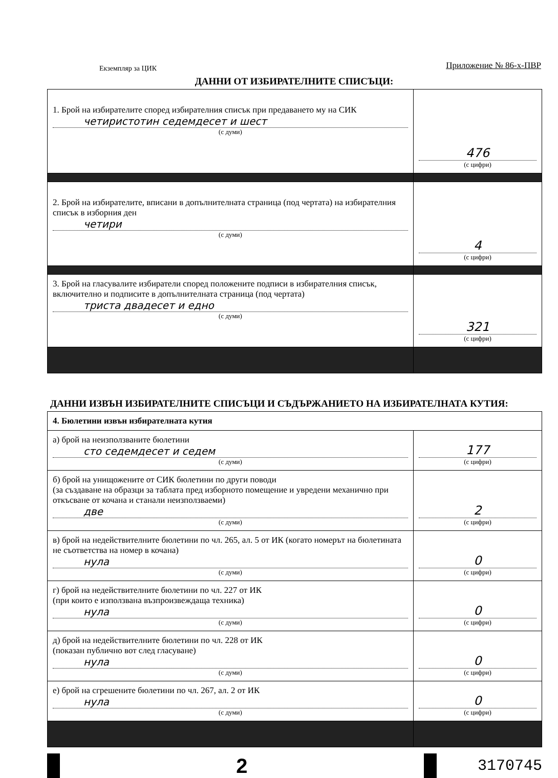Екземпляр за ЦИК Приложение № 86-х-ПВР
ДАННИ ОТ ИЗБИРАТЕЛНИТЕ СПИСЪЦИ:
| 1. Брой на избирателите според избирателния списък при предаването му на СИК четиристотин седемдесет и шест (с думи) | 476 (с цифри) |
| 2. Брой на избирателите, вписани в допълнителната страница (под чертата) на избирателния списък в изборния ден четири (с думи) | 4 (с цифри) |
| 3. Брой на гласувалите избиратели според положените подписи в избирателния списък, включително и подписите в допълнителната страница (под чертата) триста двадесет и едно (с думи) | 321 (с цифри) |
ДАННИ ИЗВЪН ИЗБИРАТЕЛНИТЕ СПИСЪЦИ И СЪДЪРЖАНИЕТО НА ИЗБИРАТЕЛНАТА КУТИЯ:
| 4. Бюлетини извън избирателната кутия | |
| а) брой на неизползваните бюлетини сто седемдесет и седем (с думи) | 177 (с цифри) |
| б) брой на унищожените от СИК бюлетини по други поводи (за създаване на образци за таблата пред изборното помещение и увредени механично при откъсване от кочана и станали неизползваеми) две (с думи) | 2 (с цифри) |
| в) брой на недействителните бюлетини по чл. 265, ал. 5 от ИК (когато номерът на бюлетината не съответства на номер в кочана) нула (с думи) | 0 (с цифри) |
| г) брой на недействителните бюлетини по чл. 227 от ИК (при които е използвана възпроизвеждаща техника) нула (с думи) | 0 (с цифри) |
| д) брой на недействителните бюлетини по чл. 228 от ИК (показан публично вот след гласуване) нула (с думи) | 0 (с цифри) |
| е) брой на сгрешените бюлетини по чл. 267, ал. 2 от ИК нула (с думи) | 0 (с цифри) |
2
3170745